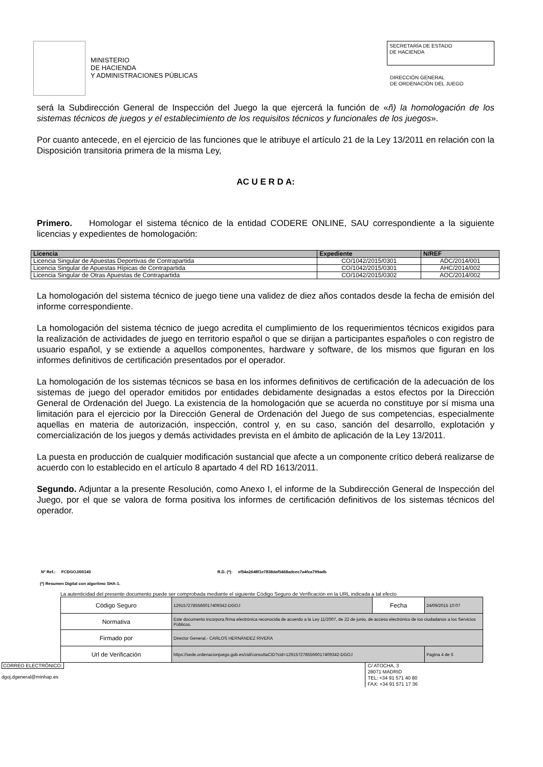MINISTERIO
DE HACIENDA
Y ADMINISTRACIONES PÚBLICAS
SECRETARÍA DE ESTADO
DE HACIENDA
DIRECCIÓN GENERAL
DE ORDENACIÓN DEL JUEGO
será la Subdirección General de Inspección del Juego la que ejercerá la función de «ñ) la homologación de los sistemas técnicos de juegos y el establecimiento de los requisitos técnicos y funcionales de los juegos».
Por cuanto antecede, en el ejercicio de las funciones que le atribuye el artículo 21 de la Ley 13/2011 en relación con la Disposición transitoria primera de la misma Ley,
AC U E R D A:
Primero. Homologar el sistema técnico de la entidad CODERE ONLINE, SAU correspondiente a la siguiente licencias y expedientes de homologación:
| Licencia | Expediente | N/REF |
| --- | --- | --- |
| Licencia Singular de Apuestas Deportivas de Contrapartida | CO/1042/2015/0301 | ADC/2014/001 |
| Licencia Singular de Apuestas Hípicas de Contrapartida | CO/1042/2015/0301 | AHC/2014/002 |
| Licencia Singular de Otras Apuestas de Contrapartida | CO/1042/2015/0302 | AOC/2014/002 |
La homologación del sistema técnico de juego tiene una validez de diez años contados desde la fecha de emisión del informe correspondiente.
La homologación del sistema técnico de juego acredita el cumplimiento de los requerimientos técnicos exigidos para la realización de actividades de juego en territorio español o que se dirijan a participantes españoles o con registro de usuario español, y se extiende a aquellos componentes, hardware y software, de los mismos que figuran en los informes definitivos de certificación presentados por el operador.
La homologación de los sistemas técnicos se basa en los informes definitivos de certificación de la adecuación de los sistemas de juego del operador emitidos por entidades debidamente designadas a estos efectos por la Dirección General de Ordenación del Juego. La existencia de la homologación que se acuerda no constituye por sí misma una limitación para el ejercicio por la Dirección General de Ordenación del Juego de sus competencias, especialmente aquellas en materia de autorización, inspección, control y, en su caso, sanción del desarrollo, explotación y comercialización de los juegos y demás actividades prevista en el ámbito de aplicación de la Ley 13/2011.
La puesta en producción de cualquier modificación sustancial que afecte a un componente crítico deberá realizarse de acuerdo con lo establecido en el artículo 8 apartado 4 del RD 1613/2011.
Segundo. Adjuntar a la presente Resolución, como Anexo I, el informe de la Subdirección General de Inspección del Juego, por el que se valora de forma positiva los informes de certificación definitivos de los sistemas técnicos del operador.
Nº Ref.: FCDGOJ/00145 R.D. (*): ef54a2648f1e7838daf5468adcec7a4fca799adb
(*) Resumen Digital con algoritmo SHA-1.
La autenticidad del presente documento puede ser comprobada mediante el siguiente Código Seguro de Verificación en la URL indicada a tal efecto
| Código Seguro | 1291572785566017409342-DGOJ | Fecha | 24/09/2015 10:07 |
| Normativa | Este documento incorpora firma electrónica reconocida de acuerdo a la Ley 11/2007, de 22 de junio, de acceso electrónico de los ciudadanos a los Servicios Públicos. | | |
| Firmado por | Director General.- CARLOS HERNÁNDEZ RIVERA | | |
| Url de Verificación | https://sede.ordenacionjuego.gob.es/cid/consultaCID?cid=1291572785566017409342-DGOJ | | Pagina 4 de 5 |
CORREO ELECTRÓNICO:
dgoj.dgeneral@minhap.es
C/ ATOCHA, 3
28071 MADRID
TEL: +34 91 571 40 80
FAX: +34 91 571 17 36